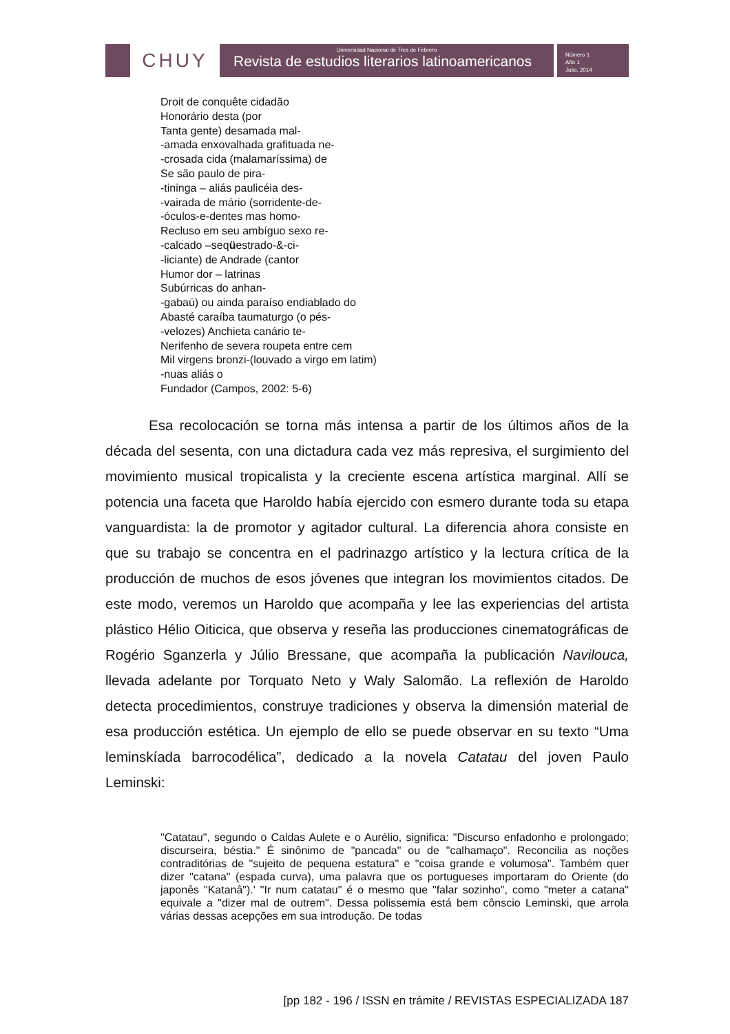CHUY
Universidad Nacional de Tres de Febrero
Revista de estudios literarios latinoamericanos
Número 1
Año 1
Julio, 2014
Droit de conquête cidadão
Honorário desta (por
Tanta gente) desamada mal-
-amada enxovalhada grafituada ne-
-crosada cida (malamaríssima) de
Se são paulo de pira-
-tininga – aliás paulicéia des-
-vairada de mário (sorridente-de-
-óculos-e-dentes mas homo-
Recluso em seu ambíguo sexo re-
-calcado –seqüestrado-&-ci-
-liciante) de Andrade (cantor
Humor dor – latrinas
Subúrricas do anhan-
-gabaú) ou ainda paraíso endiablado do
Abasté caraíba taumaturgo (o pés-
-velozes) Anchieta canário te-
Nerifenho de severa roupeta entre cem
Mil virgens bronzi-(louvado a virgo em latim)
-nuas aliás o
Fundador (Campos, 2002: 5-6)
Esa recolocación se torna más intensa a partir de los últimos años de la década del sesenta, con una dictadura cada vez más represiva, el surgimiento del movimiento musical tropicalista y la creciente escena artística marginal. Allí se potencia una faceta que Haroldo había ejercido con esmero durante toda su etapa vanguardista: la de promotor y agitador cultural. La diferencia ahora consiste en que su trabajo se concentra en el padrinazgo artístico y la lectura crítica de la producción de muchos de esos jóvenes que integran los movimientos citados. De este modo, veremos un Haroldo que acompaña y lee las experiencias del artista plástico Hélio Oiticica, que observa y reseña las producciones cinematográficas de Rogério Sganzerla y Júlio Bressane, que acompaña la publicación Navilouca, llevada adelante por Torquato Neto y Waly Salomão. La reflexión de Haroldo detecta procedimientos, construye tradiciones y observa la dimensión material de esa producción estética. Un ejemplo de ello se puede observar en su texto “Uma leminskíada barrocodélica”, dedicado a la novela Catatau del joven Paulo Leminski:
"Catatau", segundo o Caldas Aulete e o Aurélio, significa: "Discurso enfadonho e prolongado; discurseira, béstia." É sinônimo de "pancada" ou de "calhamaço". Reconcilia as noções contraditórias de "sujeito de pequena estatura" e "coisa grande e volumosa". Também quer dizer "catana" (espada curva), uma palavra que os portugueses importaram do Oriente (do japonês "Katanâ").' "Ir num catatau" é o mesmo que "falar sozinho", como "meter a catana" equivale a "dizer mal de outrem". Dessa polissemia está bem cônscio Leminski, que arrola várias dessas acepções em sua introdução. De todas
[pp 182 - 196 / ISSN en trámite / REVISTAS ESPECIALIZADA 187